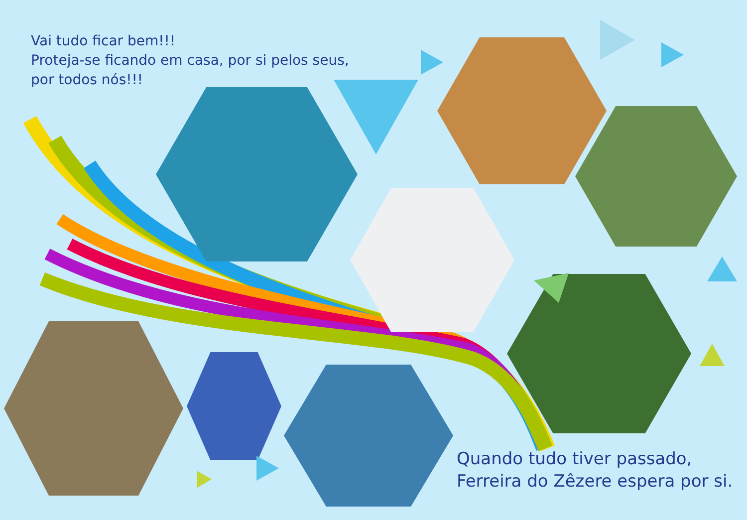Vai tudo ficar bem!!!
Proteja-se ficando em casa, por si pelos seus,
por todos nós!!!
Quando tudo tiver passado,
Ferreira do Zêzere espera por si.